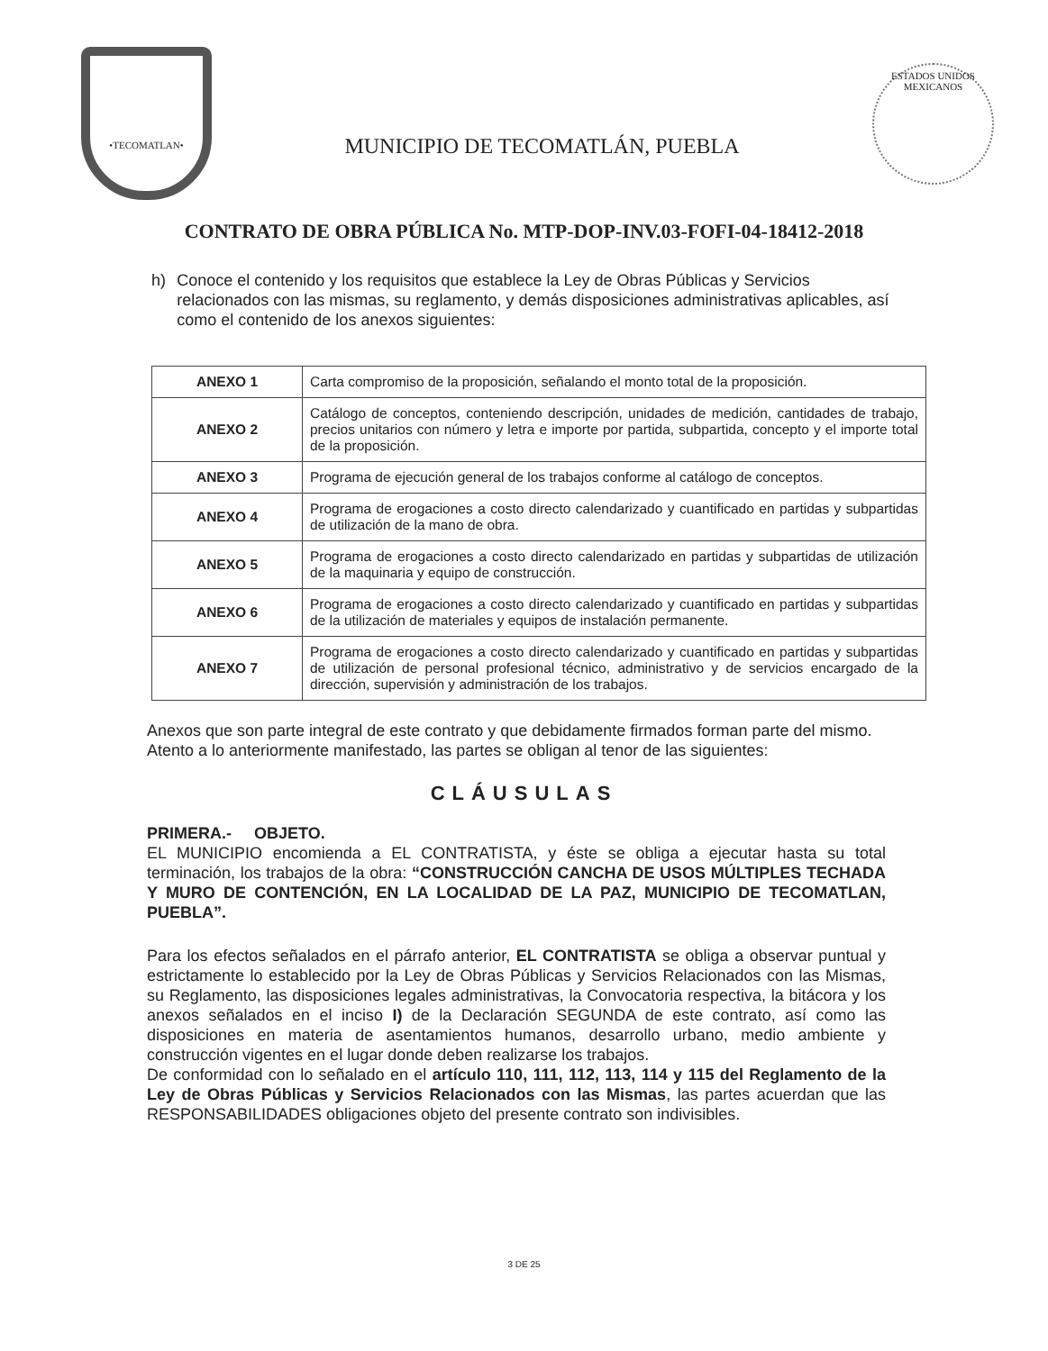•TECOMATLAN•
MUNICIPIO DE TECOMATLÁN, PUEBLA
ESTADOS UNIDOS MEXICANOS
CONTRATO DE OBRA PÚBLICA No. MTP-DOP-INV.03-FOFI-04-18412-2018
h) Conoce el contenido y los requisitos que establece la Ley de Obras Públicas y Servicios relacionados con las mismas, su reglamento, y demás disposiciones administrativas aplicables, así como el contenido de los anexos siguientes:
| ANEXO 1 | Carta compromiso de la proposición, señalando el monto total de la proposición. |
| ANEXO 2 | Catálogo de conceptos, conteniendo descripción, unidades de medición, cantidades de trabajo, precios unitarios con número y letra e importe por partida, subpartida, concepto y el importe total de la proposición. |
| ANEXO 3 | Programa de ejecución general de los trabajos conforme al catálogo de conceptos. |
| ANEXO 4 | Programa de erogaciones a costo directo calendarizado y cuantificado en partidas y subpartidas de utilización de la mano de obra. |
| ANEXO 5 | Programa de erogaciones a costo directo calendarizado en partidas y subpartidas de utilización de la maquinaria y equipo de construcción. |
| ANEXO 6 | Programa de erogaciones a costo directo calendarizado y cuantificado en partidas y subpartidas de la utilización de materiales y equipos de instalación permanente. |
| ANEXO 7 | Programa de erogaciones a costo directo calendarizado y cuantificado en partidas y subpartidas de utilización de personal profesional técnico, administrativo y de servicios encargado de la dirección, supervisión y administración de los trabajos. |
Anexos que son parte integral de este contrato y que debidamente firmados forman parte del mismo.
Atento a lo anteriormente manifestado, las partes se obligan al tenor de las siguientes:
CLÁUSULAS
PRIMERA.- OBJETO.
EL MUNICIPIO encomienda a EL CONTRATISTA, y éste se obliga a ejecutar hasta su total terminación, los trabajos de la obra: “CONSTRUCCIÓN CANCHA DE USOS MÚLTIPLES TECHADA Y MURO DE CONTENCIÓN, EN LA LOCALIDAD DE LA PAZ, MUNICIPIO DE TECOMATLAN, PUEBLA”.
Para los efectos señalados en el párrafo anterior, EL CONTRATISTA se obliga a observar puntual y estrictamente lo establecido por la Ley de Obras Públicas y Servicios Relacionados con las Mismas, su Reglamento, las disposiciones legales administrativas, la Convocatoria respectiva, la bitácora y los anexos señalados en el inciso I) de la Declaración SEGUNDA de este contrato, así como las disposiciones en materia de asentamientos humanos, desarrollo urbano, medio ambiente y construcción vigentes en el lugar donde deben realizarse los trabajos.
De conformidad con lo señalado en el artículo 110, 111, 112, 113, 114 y 115 del Reglamento de la Ley de Obras Públicas y Servicios Relacionados con las Mismas, las partes acuerdan que las RESPONSABILIDADES obligaciones objeto del presente contrato son indivisibles.
3 DE 25